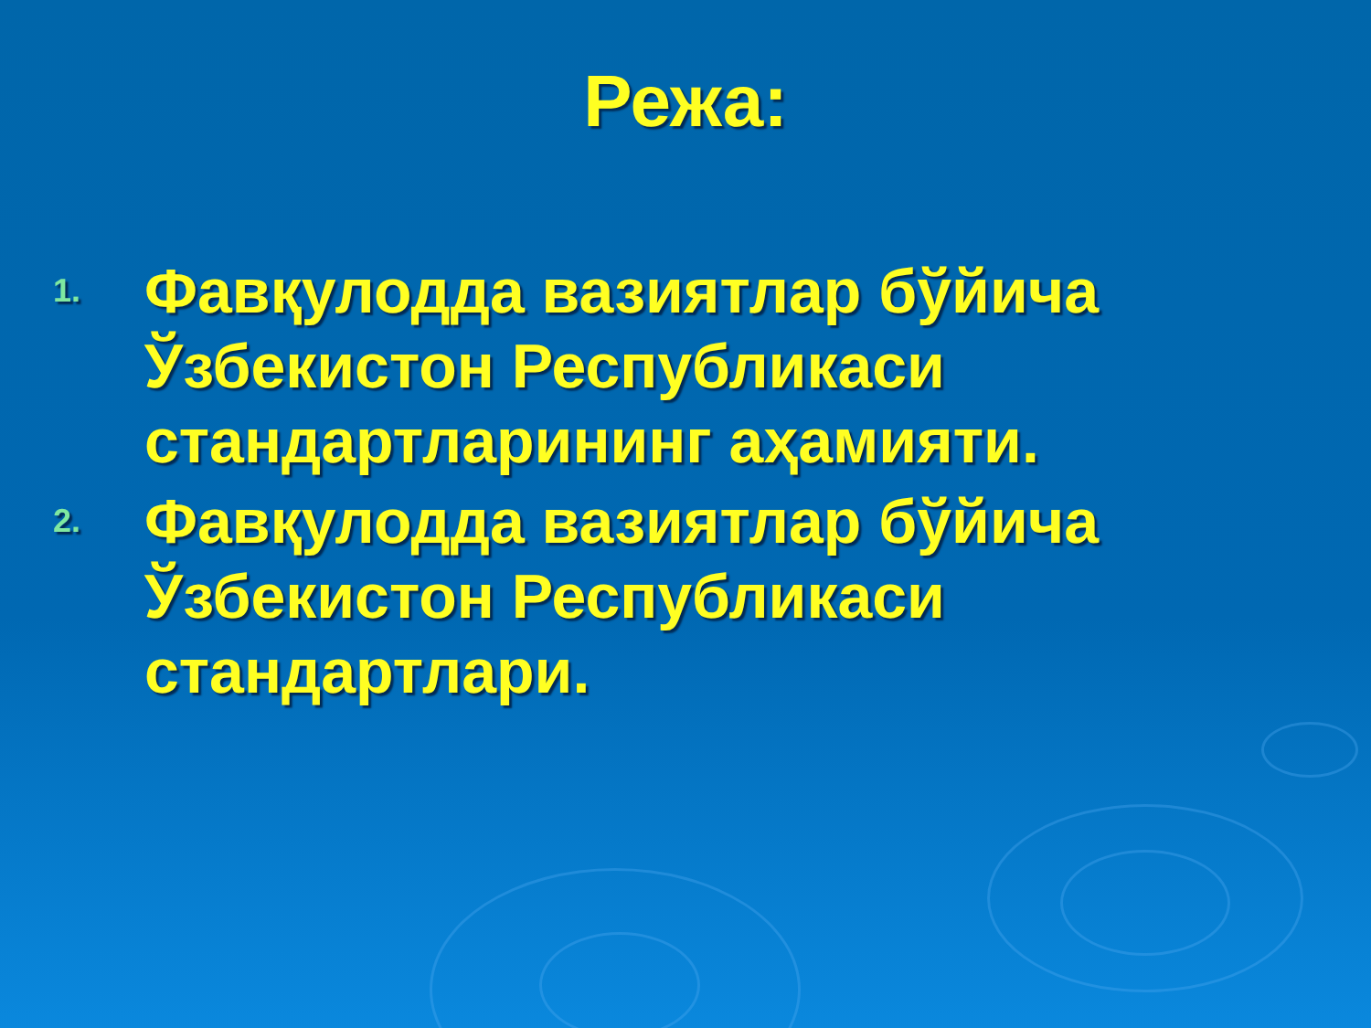Режа:
1. Фавқулодда вазиятлар бўйича Ўзбекистон Республикаси стандартларининг аҳамияти.
2. Фавқулодда вазиятлар бўйича Ўзбекистон Республикаси стандартлари.